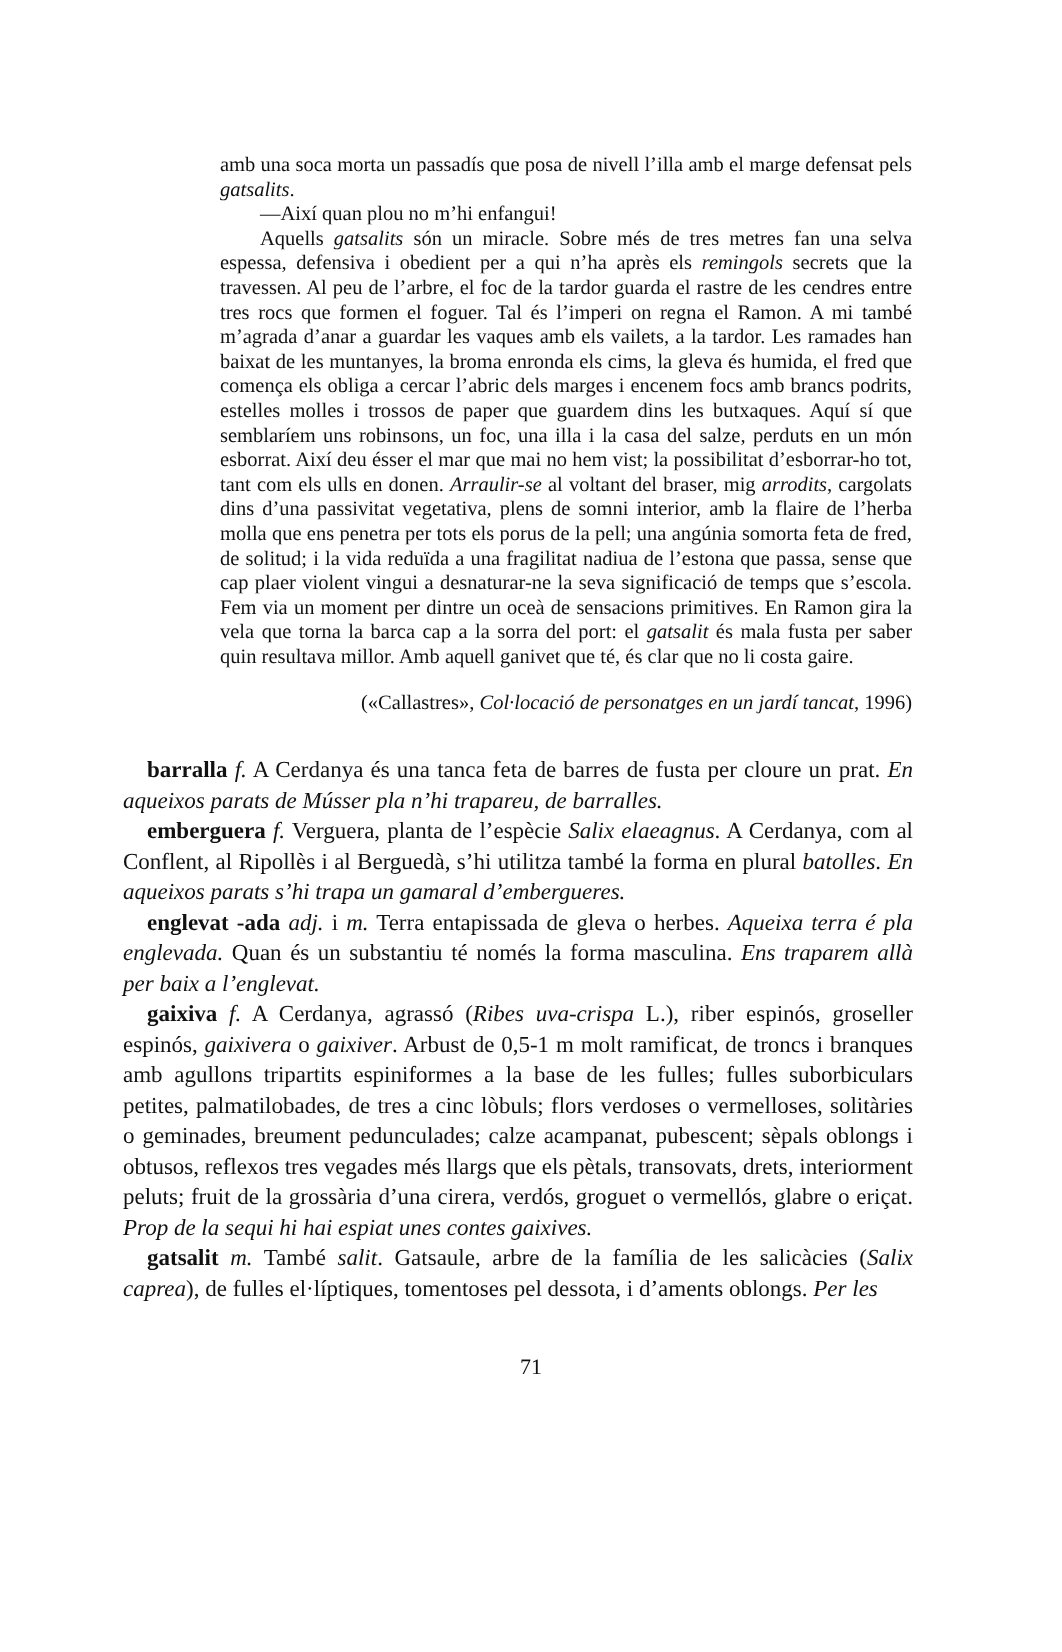amb una soca morta un passadís que posa de nivell l’illa amb el marge defensat pels gatsalits.
—Així quan plou no m’hi enfangui!
Aquells gatsalits són un miracle. Sobre més de tres metres fan una selva espessa, defensiva i obedient per a qui n’ha après els remingols secrets que la travessen. Al peu de l’arbre, el foc de la tardor guarda el rastre de les cendres entre tres rocs que formen el foguer. Tal és l’imperi on regna el Ramon. A mi també m’agrada d’anar a guardar les vaques amb els vailets, a la tardor. Les ramades han baixat de les muntanyes, la broma enronda els cims, la gleva és humida, el fred que comença els obliga a cercar l’abric dels marges i encenem focs amb brancs podrits, estelles molles i trossos de paper que guardem dins les butxaques. Aquí sí que semblaríem uns robinsons, un foc, una illa i la casa del salze, perduts en un món esborrat. Així deu ésser el mar que mai no hem vist; la possibilitat d’esborrar-ho tot, tant com els ulls en donen. Arraulir-se al voltant del braser, mig arrodits, cargolats dins d’una passivitat vegetativa, plens de somni interior, amb la flaire de l’herba molla que ens penetra per tots els porus de la pell; una angúnia somorta feta de fred, de solitud; i la vida reduïda a una fragilitat nadiua de l’estona que passa, sense que cap plaer violent vingui a desnaturar-ne la seva significació de temps que s’escola. Fem via un moment per dintre un oceà de sensacions primitives. En Ramon gira la vela que torna la barca cap a la sorra del port: el gatsalit és mala fusta per saber quin resultava millor. Amb aquell ganivet que té, és clar que no li costa gaire.
(«Callastres», Col·locació de personatges en un jardí tancat, 1996)
barralla f. A Cerdanya és una tanca feta de barres de fusta per cloure un prat. En aqueixos parats de Músser pla n’hi trapareu, de barralles.
emberguera f. Verguera, planta de l’espècie Salix elaeagnus. A Cerdanya, com al Conflent, al Ripollès i al Berguedà, s’hi utilitza també la forma en plural batolles. En aqueixos parats s’hi trapa un gamaral d’embergueres.
englevat -ada adj. i m. Terra entapissada de gleva o herbes. Aqueixa terra é pla englevada. Quan és un substantiu té només la forma masculina. Ens traparem allà per baix a l’englevat.
gaixiva f. A Cerdanya, agrassó (Ribes uva-crispa L.), riber espinós, groseller espinós, gaixivera o gaixiver. Arbust de 0,5-1 m molt ramificat, de troncs i branques amb agullons tripartits espiniformes a la base de les fulles; fulles suborbiculars petites, palmatilobades, de tres a cinc lòbuls; flors verdoses o vermelloses, solitàries o geminades, breument pedunculades; calze acampanat, pubescent; sèpals oblongs i obtusos, reflexos tres vegades més llargs que els pètals, transovats, drets, interiorment peluts; fruit de la grossària d’una cirera, verdós, groguet o vermellós, glabre o eriçat. Prop de la sequi hi hai espiat unes contes gaixives.
gatsalit m. També salit. Gatsaule, arbre de la família de les salicàcies (Salix caprea), de fulles el·líptiques, tomentoses pel dessota, i d’aments oblongs. Per les
71